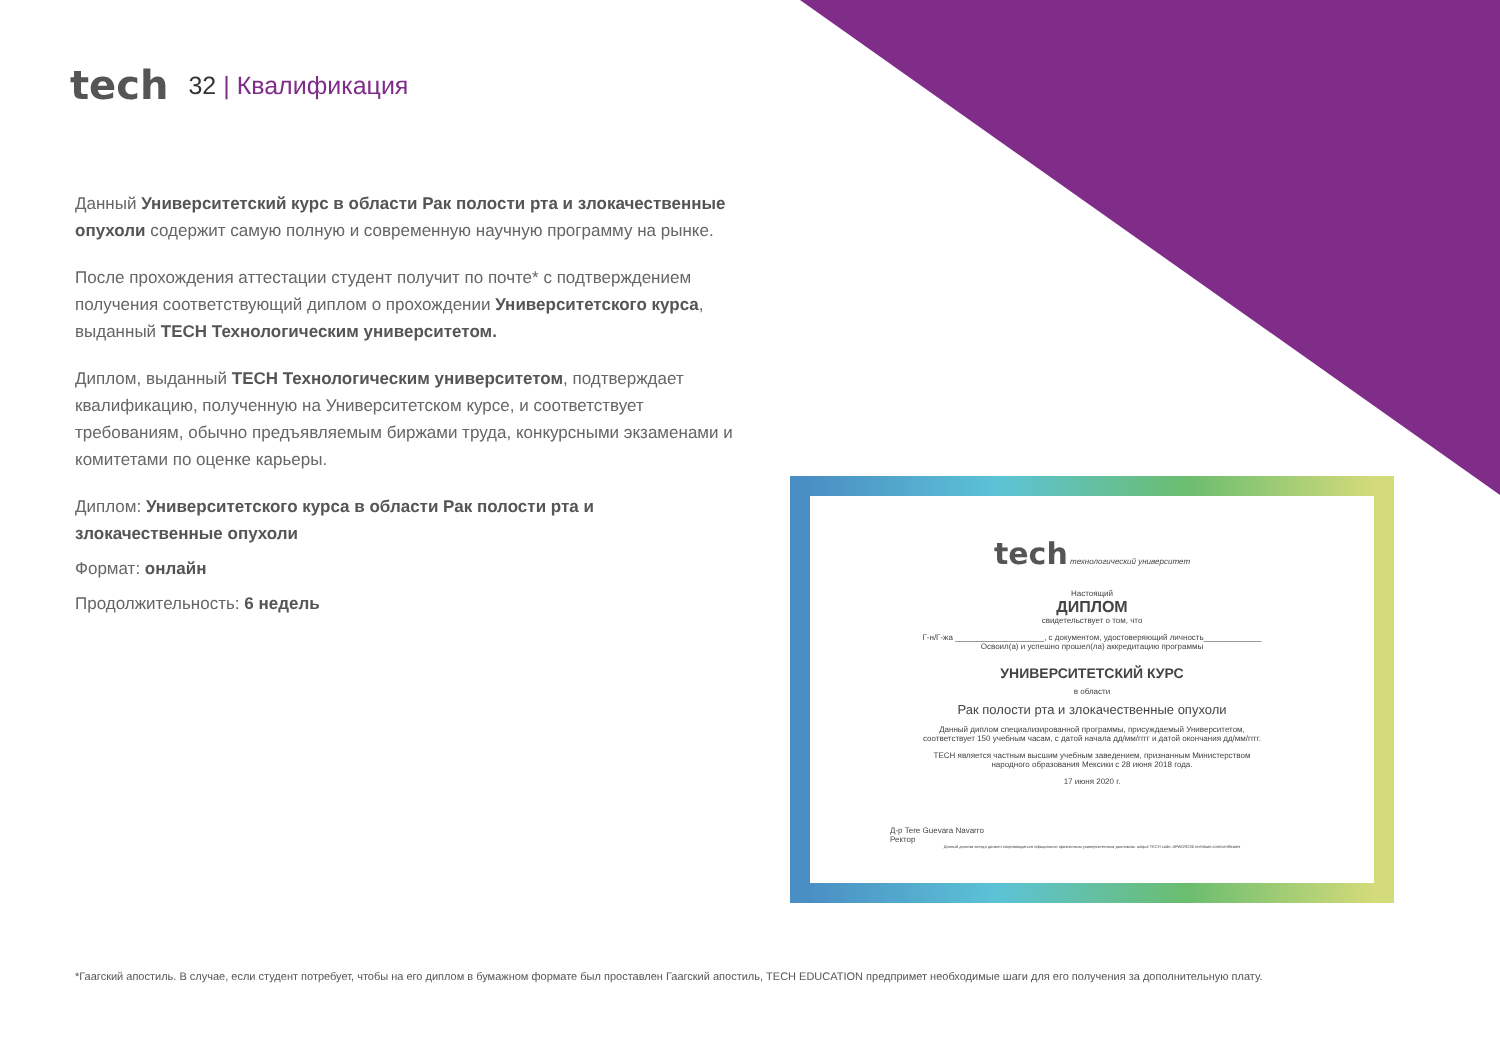tech
32 | Квалификация
Данный Университетский курс в области Рак полости рта и злокачественные опухоли содержит самую полную и современную научную программу на рынке.
После прохождения аттестации студент получит по почте* с подтверждением получения соответствующий диплом о прохождении Университетского курса, выданный TECH Технологическим университетом.
Диплом, выданный TECH Технологическим университетом, подтверждает квалификацию, полученную на Университетском курсе, и соответствует требованиям, обычно предъявляемым биржами труда, конкурсными экзаменами и комитетами по оценке карьеры.
Диплом: Университетского курса в области Рак полости рта и злокачественные опухоли
Формат: онлайн
Продолжительность: 6 недель
tech технологический университет
Настоящий
ДИПЛОМ
свидетельствует о том, что
Г-н/Г-жа ____________________, с документом, удостоверяющий личность_____________
Освоил(а) и успешно прошел(ла) аккредитацию программы
УНИВЕРСИТЕТСКИЙ КУРС
в области
Рак полости рта и злокачественные опухоли
Данный диплом специализированной программы, присуждаемый Университетом,
соответствует 150 учебным часам, с датой начала дд/мм/гггг и датой окончания дд/мм/гггг.
TECH является частным высшим учебным заведением, признанным Министерством
народного образования Мексики с 28 июня 2018 года.
17 июня 2020 г.
Д-р Tere Guevara Navarro
Ректор
Данный диплом всегда должен сопровождаться официально признанным университетским дипломом. unique TECH code: AFWOR235 techtitute.com/certificates
*Гаагский апостиль. В случае, если студент потребует, чтобы на его диплом в бумажном формате был проставлен Гаагский апостиль, TECH EDUCATION предпримет необходимые шаги для его получения за дополнительную плату.